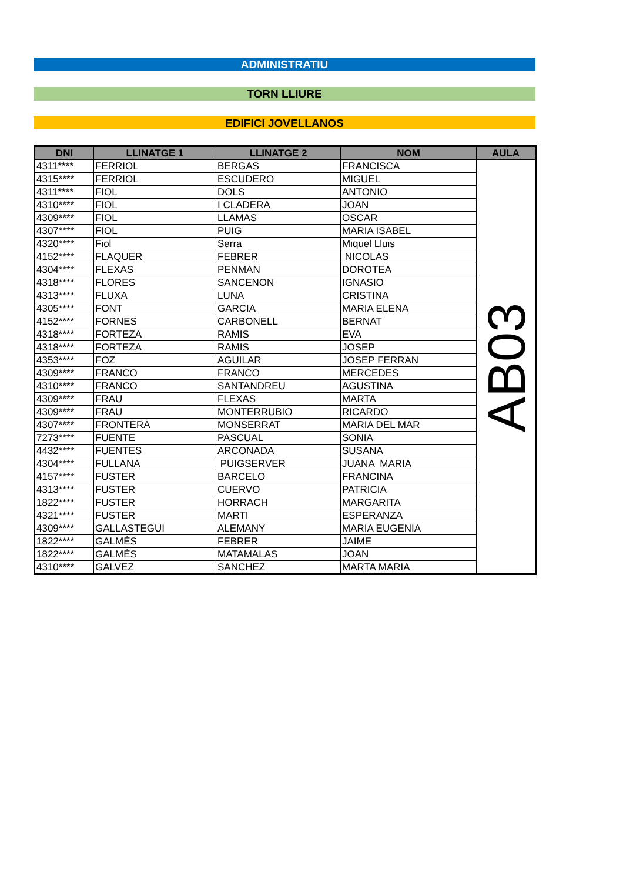ADMINISTRATIU
TORN LLIURE
EDIFICI JOVELLANOS
| DNI | LLINATGE 1 | LLINATGE 2 | NOM | AULA |
| --- | --- | --- | --- | --- |
| 4311**** | FERRIOL | BERGAS | FRANCISCA | AB03 |
| 4315**** | FERRIOL | ESCUDERO | MIGUEL | |
| 4311**** | FIOL | DOLS | ANTONIO | |
| 4310**** | FIOL | I CLADERA | JOAN | |
| 4309**** | FIOL | LLAMAS | OSCAR | |
| 4307**** | FIOL | PUIG | MARIA ISABEL | |
| 4320**** | Fiol | Serra | Miquel Lluis | |
| 4152**** | FLAQUER | FEBRER | NICOLAS | |
| 4304**** | FLEXAS | PENMAN | DOROTEA | |
| 4318**** | FLORES | SANCENON | IGNASIO | |
| 4313**** | FLUXA | LUNA | CRISTINA | |
| 4305**** | FONT | GARCIA | MARIA ELENA | |
| 4152**** | FORNES | CARBONELL | BERNAT | |
| 4318**** | FORTEZA | RAMIS | EVA | |
| 4318**** | FORTEZA | RAMIS | JOSEP | |
| 4353**** | FOZ | AGUILAR | JOSEP FERRAN | |
| 4309**** | FRANCO | FRANCO | MERCEDES | |
| 4310**** | FRANCO | SANTANDREU | AGUSTINA | |
| 4309**** | FRAU | FLEXAS | MARTA | |
| 4309**** | FRAU | MONTERRUBIO | RICARDO | |
| 4307**** | FRONTERA | MONSERRAT | MARIA DEL MAR | |
| 7273**** | FUENTE | PASCUAL | SONIA | |
| 4432**** | FUENTES | ARCONADA | SUSANA | |
| 4304**** | FULLANA | PUIGSERVER | JUANA MARIA | |
| 4157**** | FUSTER | BARCELO | FRANCINA | |
| 4313**** | FUSTER | CUERVO | PATRICIA | |
| 1822**** | FUSTER | HORRACH | MARGARITA | |
| 4321**** | FUSTER | MARTI | ESPERANZA | |
| 4309**** | GALLASTEGUI | ALEMANY | MARIA EUGENIA | |
| 1822**** | GALMÉS | FEBRER | JAIME | |
| 1822**** | GALMÉS | MATAMALAS | JOAN | |
| 4310**** | GALVEZ | SANCHEZ | MARTA MARIA | |